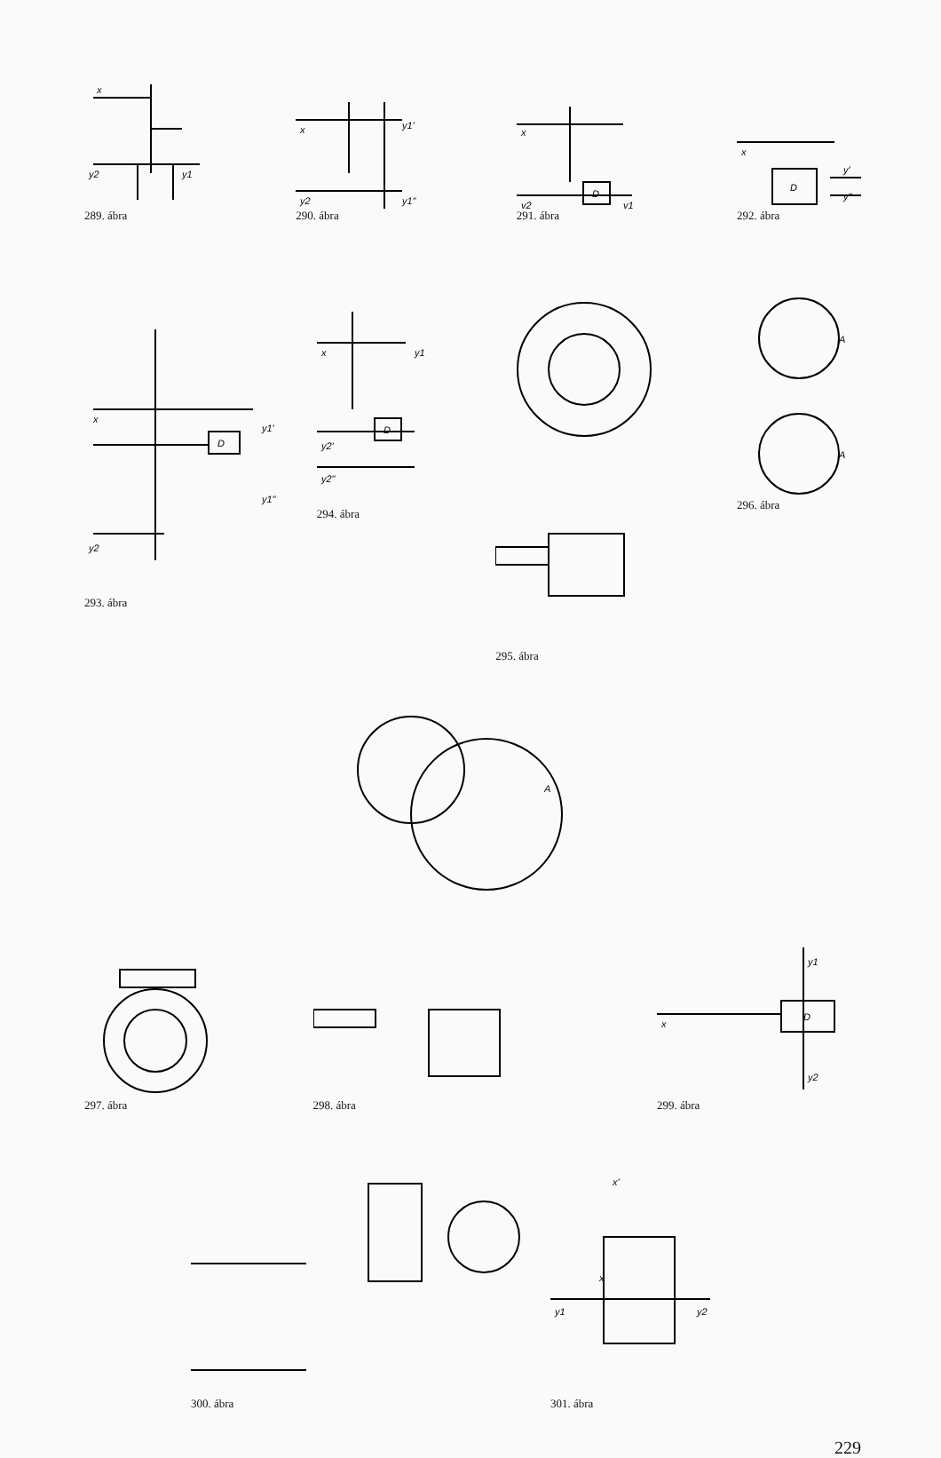x
y2
y1
289. ábra
x
y2
y1'
y1"
290. ábra
D
x
y2
y1
291. ábra
D
x
y'
y"
292. ábra
D
x
y2
y1'
y1"
293. ábra
D
x
y1
y2'
y2"
294. ábra
295. ábra
A
A
296. ábra
297. ábra
A
298. ábra
D
x
y1
y2
299. ábra
300. ábra
x
x'
y1
y2
301. ábra
229